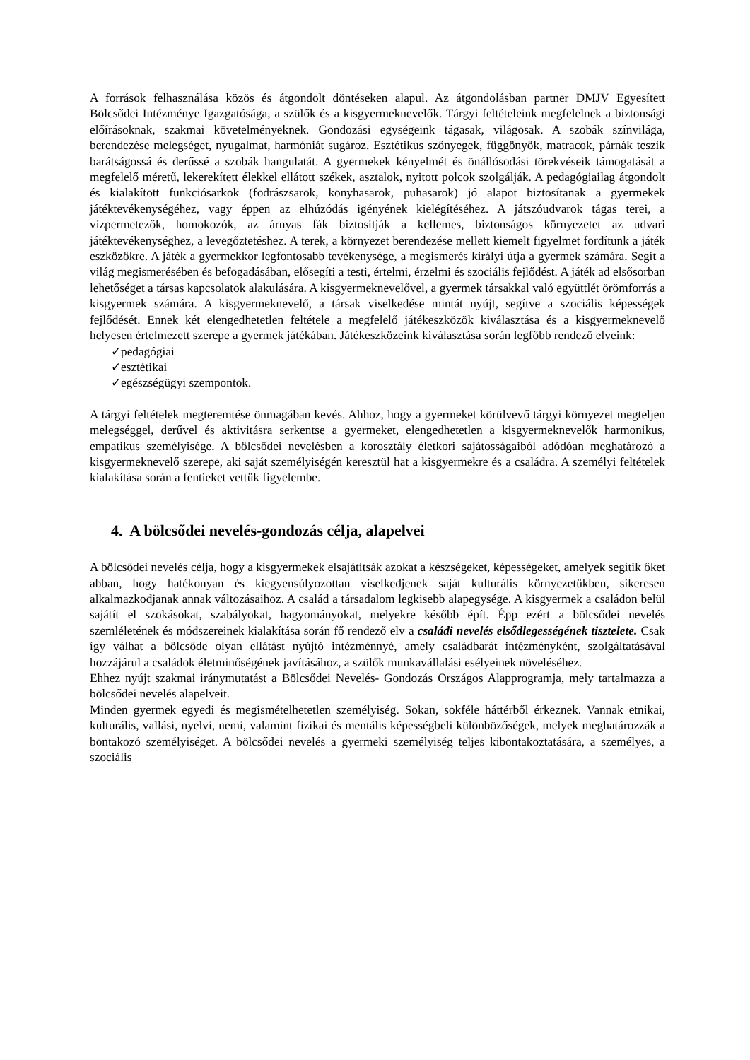A források felhasználása közös és átgondolt döntéseken alapul. Az átgondolásban partner DMJV Egyesített Bölcsődei Intézménye Igazgatósága, a szülők és a kisgyermeknevelők. Tárgyi feltételeink megfelelnek a biztonsági előírásoknak, szakmai követelményeknek. Gondozási egységeink tágasak, világosak. A szobák színvilága, berendezése melegséget, nyugalmat, harmóniát sugároz. Esztétikus szőnyegek, függönyök, matracok, párnák teszik barátságossá és derűssé a szobák hangulatát. A gyermekek kényelmét és önállósodási törekvéseik támogatását a megfelelő méretű, lekerekített élekkel ellátott székek, asztalok, nyitott polcok szolgálják. A pedagógiailag átgondolt és kialakított funkciósarkok (fodrászsarok, konyhasarok, puhasarok) jó alapot biztosítanak a gyermekek játéktevékenységéhez, vagy éppen az elhúzódás igényének kielégítéséhez. A játszóudvarok tágas terei, a vízpermetezők, homokozók, az árnyas fák biztosítják a kellemes, biztonságos környezetet az udvari játéktevékenységhez, a levegőztetéshez. A terek, a környezet berendezése mellett kiemelt figyelmet fordítunk a játék eszközökre. A játék a gyermekkor legfontosabb tevékenysége, a megismerés királyi útja a gyermek számára. Segít a világ megismerésében és befogadásában, elősegíti a testi, értelmi, érzelmi és szociális fejlődést. A játék ad elsősorban lehetőséget a társas kapcsolatok alakulására. A kisgyermeknevelővel, a gyermek társakkal való együttlét örömforrás a kisgyermek számára. A kisgyermeknevelő, a társak viselkedése mintát nyújt, segítve a szociális képességek fejlődését. Ennek két elengedhetetlen feltétele a megfelelő játékeszközök kiválasztása és a kisgyermeknevelő helyesen értelmezett szerepe a gyermek játékában. Játékeszközeink kiválasztása során legfőbb rendező elveink:
✓pedagógiai
✓esztétikai
✓egészségügyi szempontok.
A tárgyi feltételek megteremtése önmagában kevés. Ahhoz, hogy a gyermeket körülvevő tárgyi környezet megteljen melegséggel, derűvel és aktivitásra serkentse a gyermeket, elengedhetetlen a kisgyermeknevelők harmonikus, empatikus személyisége. A bölcsődei nevelésben a korosztály életkori sajátosságaiból adódóan meghatározó a kisgyermeknevelő szerepe, aki saját személyiségén keresztül hat a kisgyermekre és a családra. A személyi feltételek kialakítása során a fentieket vettük figyelembe.
4. A bölcsődei nevelés-gondozás célja, alapelvei
A bölcsődei nevelés célja, hogy a kisgyermekek elsajátítsák azokat a készségeket, képességeket, amelyek segítik őket abban, hogy hatékonyan és kiegyensúlyozottan viselkedjenek saját kulturális környezetükben, sikeresen alkalmazkodjanak annak változásaihoz. A család a társadalom legkisebb alapegysége. A kisgyermek a családon belül sajátít el szokásokat, szabályokat, hagyományokat, melyekre később épít. Épp ezért a bölcsődei nevelés szemléletének és módszereinek kialakítása során fő rendező elv a családi nevelés elsődlegességének tisztelete. Csak így válhat a bölcsőde olyan ellátást nyújtó intézménnyé, amely családbarát intézményként, szolgáltatásával hozzájárul a családok életminőségének javításához, a szülők munkavállalási esélyeinek növeléséhez.
Ehhez nyújt szakmai iránymutatást a Bölcsődei Nevelés- Gondozás Országos Alapprogramja, mely tartalmazza a bölcsődei nevelés alapelveit.
Minden gyermek egyedi és megismételhetetlen személyiség. Sokan, sokféle háttérből érkeznek. Vannak etnikai, kulturális, vallási, nyelvi, nemi, valamint fizikai és mentális képességbeli különbözőségek, melyek meghatározzák a bontakozó személyiséget. A bölcsődei nevelés a gyermeki személyiség teljes kibontakoztatására, a személyes, a szociális